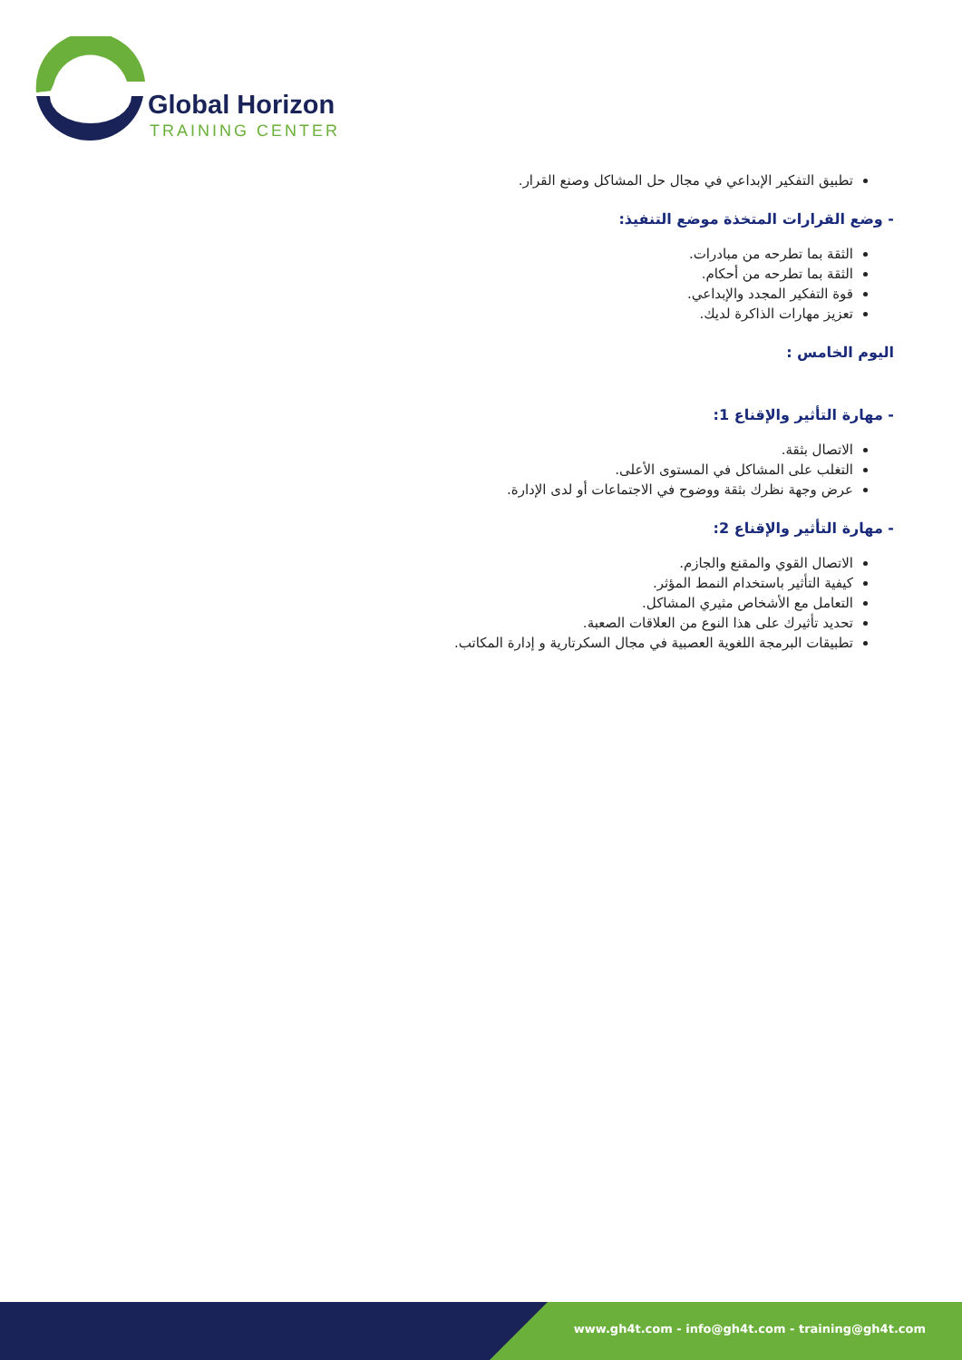Global Horizon
TRAINING CENTER
تطبيق التفكير الإبداعي في مجال حل المشاكل وصنع القرار.
- وضع القرارات المتخذة موضع التنفيذ:
الثقة بما تطرحه من مبادرات.
الثقة بما تطرحه من أحكام.
قوة التفكير المجدد والإبداعي.
تعزيز مهارات الذاكرة لديك.
اليوم الخامس :
- مهارة التأثير والإقناع 1:
الاتصال بثقة.
التغلب على المشاكل في المستوى الأعلى.
عرض وجهة نظرك بثقة ووضوح في الاجتماعات أو لدى الإدارة.
- مهارة التأثير والإقناع 2:
الاتصال القوي والمقنع والجازم.
كيفية التأثير باستخدام النمط المؤثر.
التعامل مع الأشخاص مثيري المشاكل.
تحديد تأثيرك على هذا النوع من العلاقات الصعبة.
تطبيقات البرمجة اللغوية العصبية في مجال السكرتارية و إدارة المكاتب.
www.gh4t.com - info@gh4t.com - training@gh4t.com